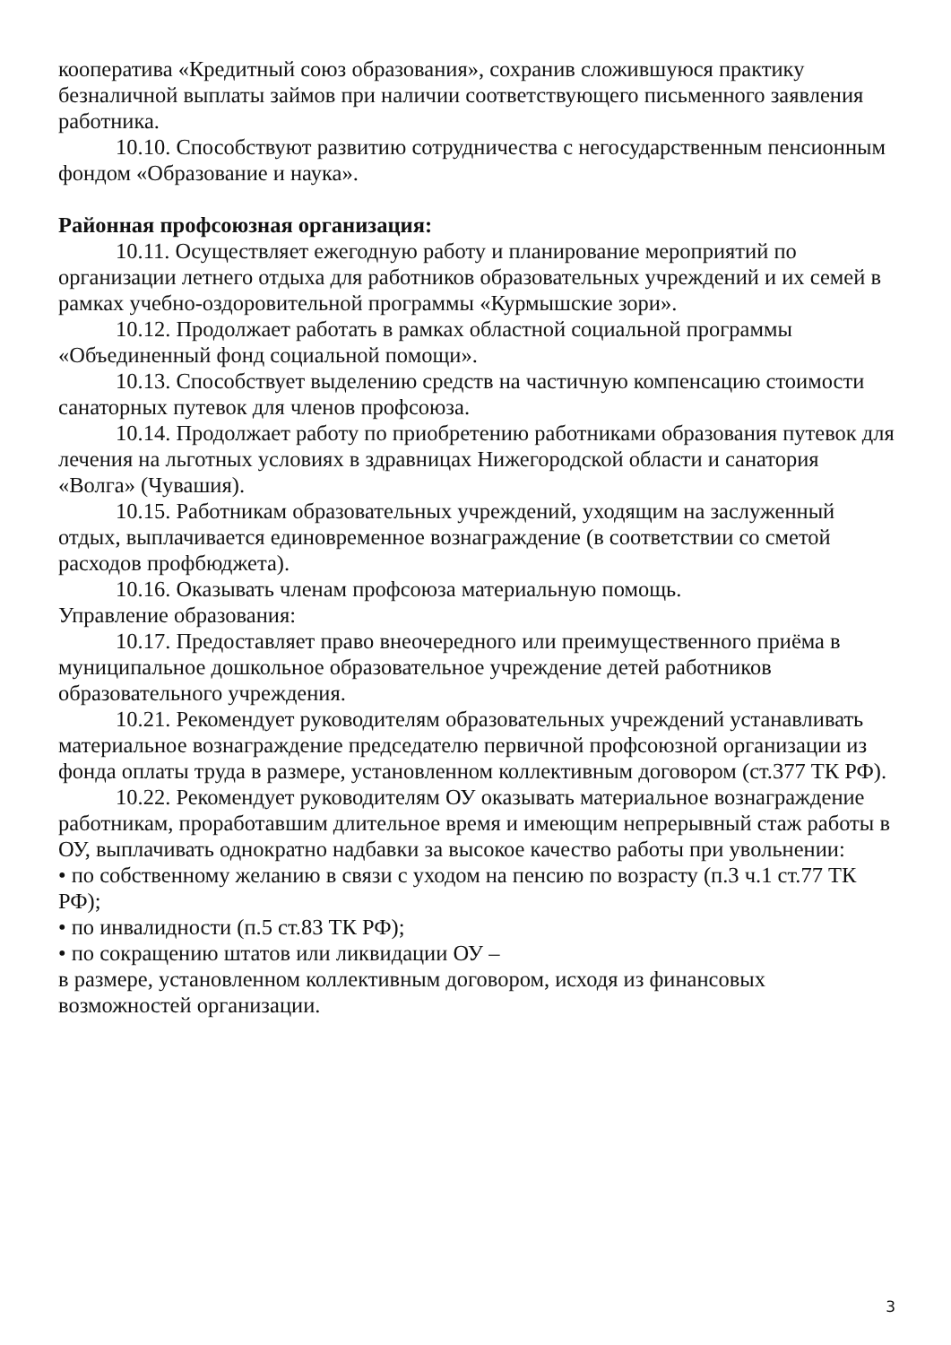кооператива «Кредитный союз образования», сохранив сложившуюся практику безналичной выплаты займов при наличии соответствующего письменного заявления работника.
10.10. Способствуют развитию сотрудничества с негосударственным пенсионным фондом «Образование и наука».
Районная профсоюзная организация:
10.11. Осуществляет ежегодную работу и планирование мероприятий по организации летнего отдыха для работников образовательных учреждений и их семей в рамках учебно-оздоровительной программы «Курмышские зори».
10.12. Продолжает работать в рамках областной социальной программы «Объединенный фонд социальной помощи».
10.13. Способствует выделению средств на частичную компенсацию стоимости санаторных путевок для членов профсоюза.
10.14. Продолжает работу по приобретению работниками образования путевок для лечения на льготных условиях в здравницах Нижегородской области и санатория «Волга» (Чувашия).
10.15. Работникам образовательных учреждений, уходящим на заслуженный отдых, выплачивается единовременное вознаграждение (в соответствии со сметой расходов профбюджета).
10.16. Оказывать членам профсоюза материальную помощь.
Управление образования:
10.17. Предоставляет право внеочередного или преимущественного приёма в муниципальное дошкольное образовательное учреждение детей работников образовательного учреждения.
10.21. Рекомендует руководителям образовательных учреждений устанавливать материальное вознаграждение председателю первичной профсоюзной организации из фонда оплаты труда в размере, установленном коллективным договором (ст.377 ТК РФ).
10.22. Рекомендует руководителям ОУ оказывать материальное вознаграждение работникам, проработавшим длительное время и имеющим непрерывный стаж работы в ОУ, выплачивать однократно надбавки за высокое качество работы при увольнении:
• по собственному желанию в связи с уходом на пенсию по возрасту (п.3 ч.1 ст.77 ТК РФ);
• по инвалидности (п.5 ст.83 ТК РФ);
• по сокращению штатов или ликвидации ОУ –
в размере, установленном коллективным договором, исходя из финансовых возможностей организации.
3